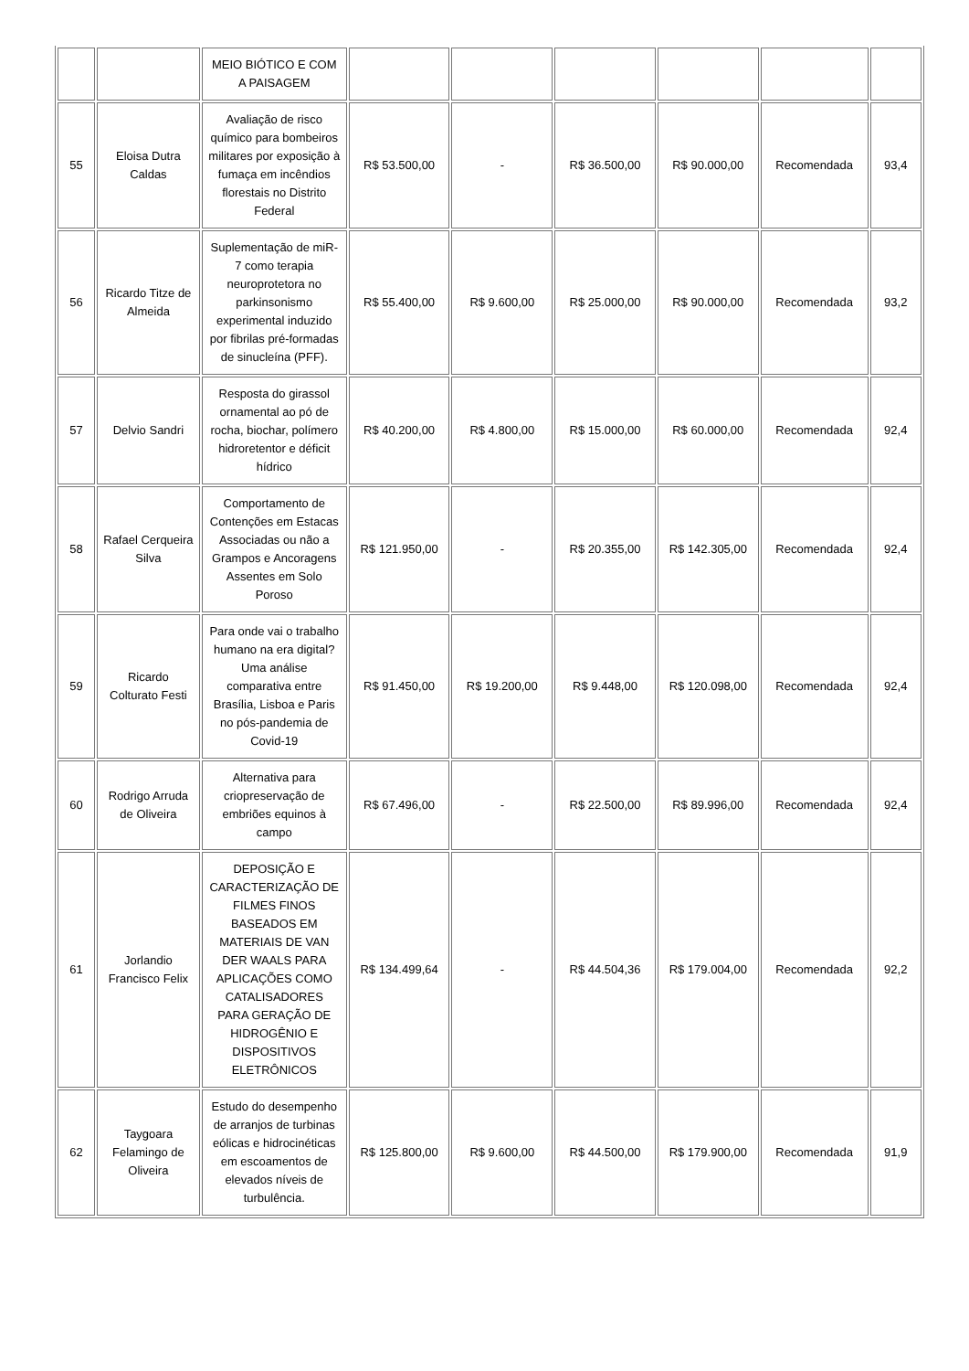| | | MEIO BIÓTICO E COM A PAISAGEM | | | | | | |
| 55 | Eloisa Dutra Caldas | Avaliação de risco químico para bombeiros militares por exposição à fumaça em incêndios florestais no Distrito Federal | R$ 53.500,00 | - | R$ 36.500,00 | R$ 90.000,00 | Recomendada | 93,4 |
| 56 | Ricardo Titze de Almeida | Suplementação de miR-7 como terapia neuroprotetora no parkinsonismo experimental induzido por fibrilas pré-formadas de sinucleína (PFF). | R$ 55.400,00 | R$ 9.600,00 | R$ 25.000,00 | R$ 90.000,00 | Recomendada | 93,2 |
| 57 | Delvio Sandri | Resposta do girassol ornamental ao pó de rocha, biochar, polímero hidroretentor e déficit hídrico | R$ 40.200,00 | R$ 4.800,00 | R$ 15.000,00 | R$ 60.000,00 | Recomendada | 92,4 |
| 58 | Rafael Cerqueira Silva | Comportamento de Contenções em Estacas Associadas ou não a Grampos e Ancoragens Assentes em Solo Poroso | R$ 121.950,00 | - | R$ 20.355,00 | R$ 142.305,00 | Recomendada | 92,4 |
| 59 | Ricardo Colturato Festi | Para onde vai o trabalho humano na era digital? Uma análise comparativa entre Brasília, Lisboa e Paris no pós-pandemia de Covid-19 | R$ 91.450,00 | R$ 19.200,00 | R$ 9.448,00 | R$ 120.098,00 | Recomendada | 92,4 |
| 60 | Rodrigo Arruda de Oliveira | Alternativa para criopreservação de embriões equinos à campo | R$ 67.496,00 | - | R$ 22.500,00 | R$ 89.996,00 | Recomendada | 92,4 |
| 61 | Jorlandio Francisco Felix | DEPOSIÇÃO E CARACTERIZAÇÃO DE FILMES FINOS BASEADOS EM MATERIAIS DE VAN DER WAALS PARA APLICAÇÕES COMO CATALISADORES PARA GERAÇÃO DE HIDROGÊNIO E DISPOSITIVOS ELETRÔNICOS | R$ 134.499,64 | - | R$ 44.504,36 | R$ 179.004,00 | Recomendada | 92,2 |
| 62 | Taygoara Felamingo de Oliveira | Estudo do desempenho de arranjos de turbinas eólicas e hidrocinéticas em escoamentos de elevados níveis de turbulência. | R$ 125.800,00 | R$ 9.600,00 | R$ 44.500,00 | R$ 179.900,00 | Recomendada | 91,9 |